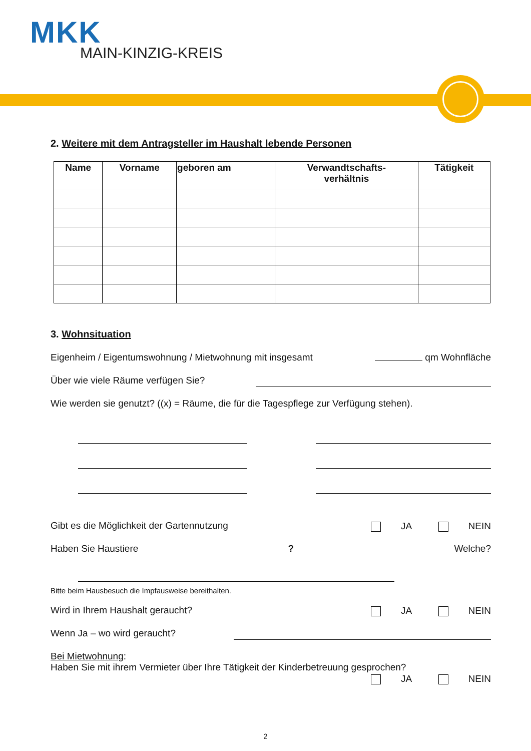MKK
MAIN-KINZIG-KREIS
2. Weitere mit dem Antragsteller im Haushalt lebende Personen
| Name | Vorname | geboren am | Verwandtschafts- verhältnis | Tätigkeit |
| --- | --- | --- | --- | --- |
3. Wohnsituation
Eigenheim / Eigentumswohnung / Mietwohnung mit insgesamt qm Wohnfläche
Über wie viele Räume verfügen Sie?
Wie werden sie genutzt? ((x) = Räume, die für die Tagespflege zur Verfügung stehen).
Gibt es die Möglichkeit der Gartennutzung JA NEIN
Haben Sie Haustiere? Welche?
Bitte beim Hausbesuch die Impfausweise bereithalten.
Wird in Ihrem Haushalt geraucht? JA NEIN
Wenn Ja – wo wird geraucht?
Bei Mietwohnung:
Haben Sie mit ihrem Vermieter über Ihre Tätigkeit der Kinderbetreuung gesprochen?
JA NEIN
2